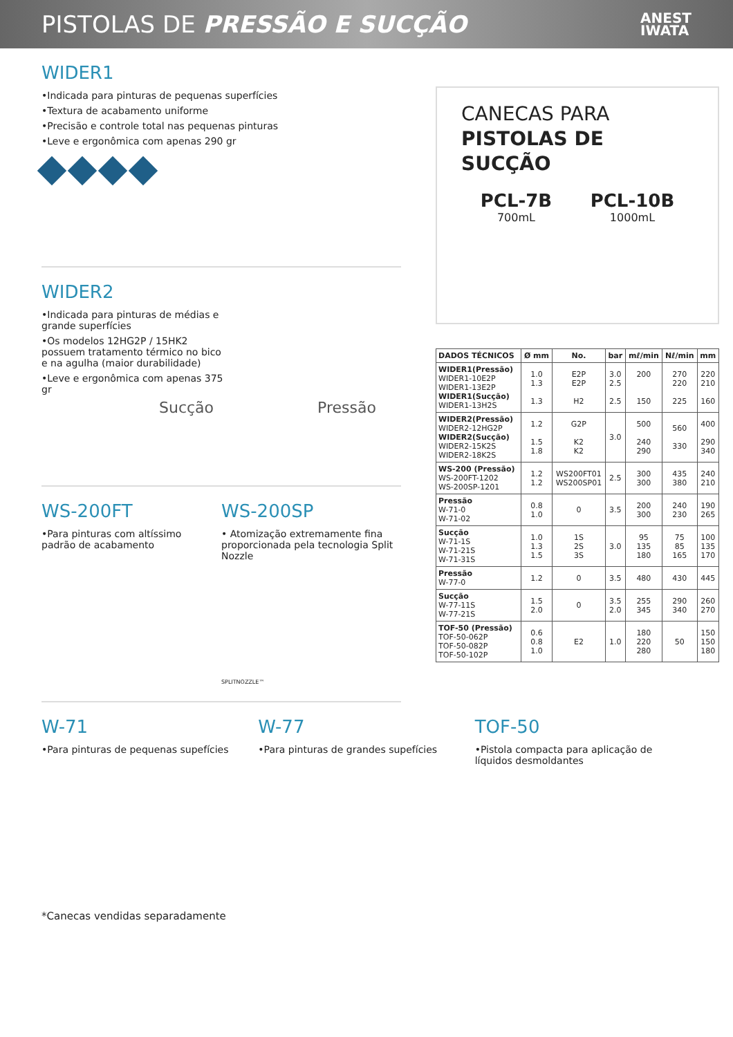PISTOLAS DE PRESSÃO E SUCÇÃO
ANEST
IWATA
WIDER1
•Indicada para pinturas de pequenas superfícies
•Textura de acabamento uniforme
•Precisão e controle total nas pequenas pinturas
•Leve e ergonômica com apenas 290 gr
WIDER2
•Indicada para pinturas de médias e grande superfícies
•Os modelos 12HG2P / 15HK2 possuem tratamento térmico no bico e na agulha (maior durabilidade)
•Leve e ergonômica com apenas 375 gr
Sucção Pressão
WS-200FT
•Para pinturas com altíssimo padrão de acabamento
WS-200SP
• Atomização extremamente fina proporcionada pela tecnologia Split Nozzle
SPLITNOZZLE™
CANECAS PARA
PISTOLAS DE SUCÇÃO
PCL-7B
700mL
PCL-10B
1000mL
| DADOS TÉCNICOS | Ø mm | No. | bar | mℓ/min | Nℓ/min | mm |
| --- | --- | --- | --- | --- | --- | --- |
| WIDER1(Pressão) WIDER1-10E2P WIDER1-13E2P WIDER1(Sucção) WIDER1-13H2S | 1.0 1.3 1.3 | E2P E2P H2 | 3.0 2.5 2.5 | 200 150 | 270 220 225 | 220 210 160 |
| WIDER2(Pressão) WIDER2-12HG2P WIDER2(Sucção) WIDER2-15K2S WIDER2-18K2S | 1.2 1.5 1.8 | G2P K2 K2 | 3.0 | 500 240 290 | 560 330 | 400 290 340 |
| WS-200 (Pressão) WS-200FT-1202 WS-200SP-1201 | 1.2 1.2 | WS200FT01 WS200SP01 | 2.5 | 300 300 | 435 380 | 240 210 |
| Pressão W-71-0 W-71-02 | 0.8 1.0 | 0 | 3.5 | 200 300 | 240 230 | 190 265 |
| Sucção W-71-1S W-71-21S W-71-31S | 1.0 1.3 1.5 | 1S 2S 3S | 3.0 | 95 135 180 | 75 85 165 | 100 135 170 |
| Pressão W-77-0 | 1.2 | 0 | 3.5 | 480 | 430 | 445 |
| Sucção W-77-11S W-77-21S | 1.5 2.0 | 0 | 3.5 2.0 | 255 345 | 290 340 | 260 270 |
| TOF-50 (Pressão) TOF-50-062P TOF-50-082P TOF-50-102P | 0.6 0.8 1.0 | E2 | 1.0 | 180 220 280 | 50 | 150 150 180 |
W-71
•Para pinturas de pequenas supefícies
W-77
•Para pinturas de grandes supefícies
TOF-50
•Pistola compacta para aplicação de líquidos desmoldantes
*Canecas vendidas separadamente